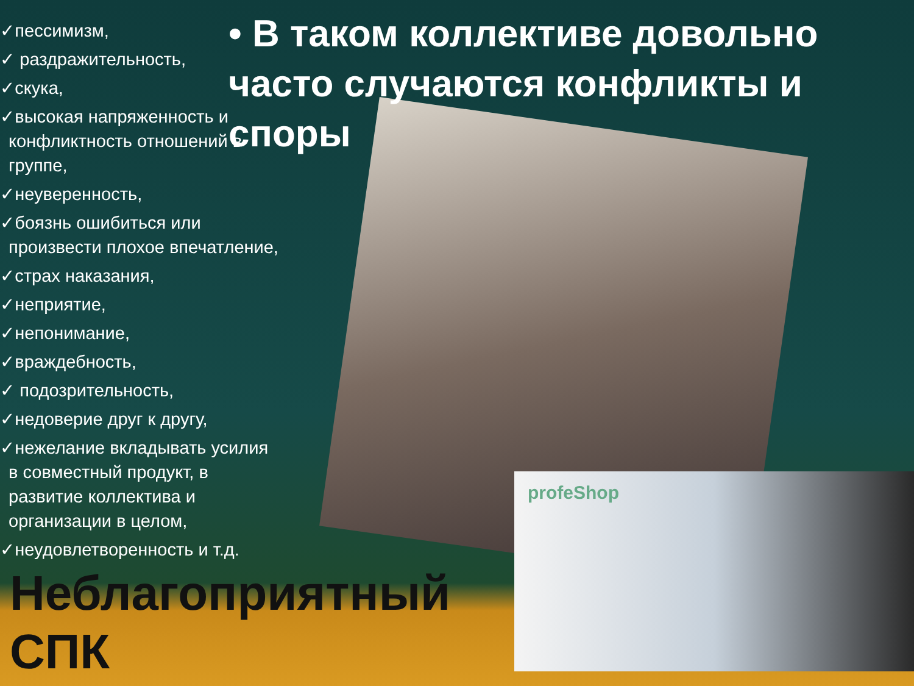profeShop
• В таком коллективе довольно часто случаются конфликты и споры
✓пессимизм,
✓ раздражительность,
✓скука,
✓высокая напряженность и конфликтность отношений в группе,
✓неуверенность,
✓боязнь ошибиться или произвести плохое впечатление,
✓страх наказания,
✓неприятие,
✓непонимание,
✓враждебность,
✓ подозрительность,
✓недоверие друг к другу,
✓нежелание вкладывать усилия в совместный продукт, в развитие коллектива и организации в целом,
✓неудовлетворенность и т.д.
Неблагоприятный
СПК